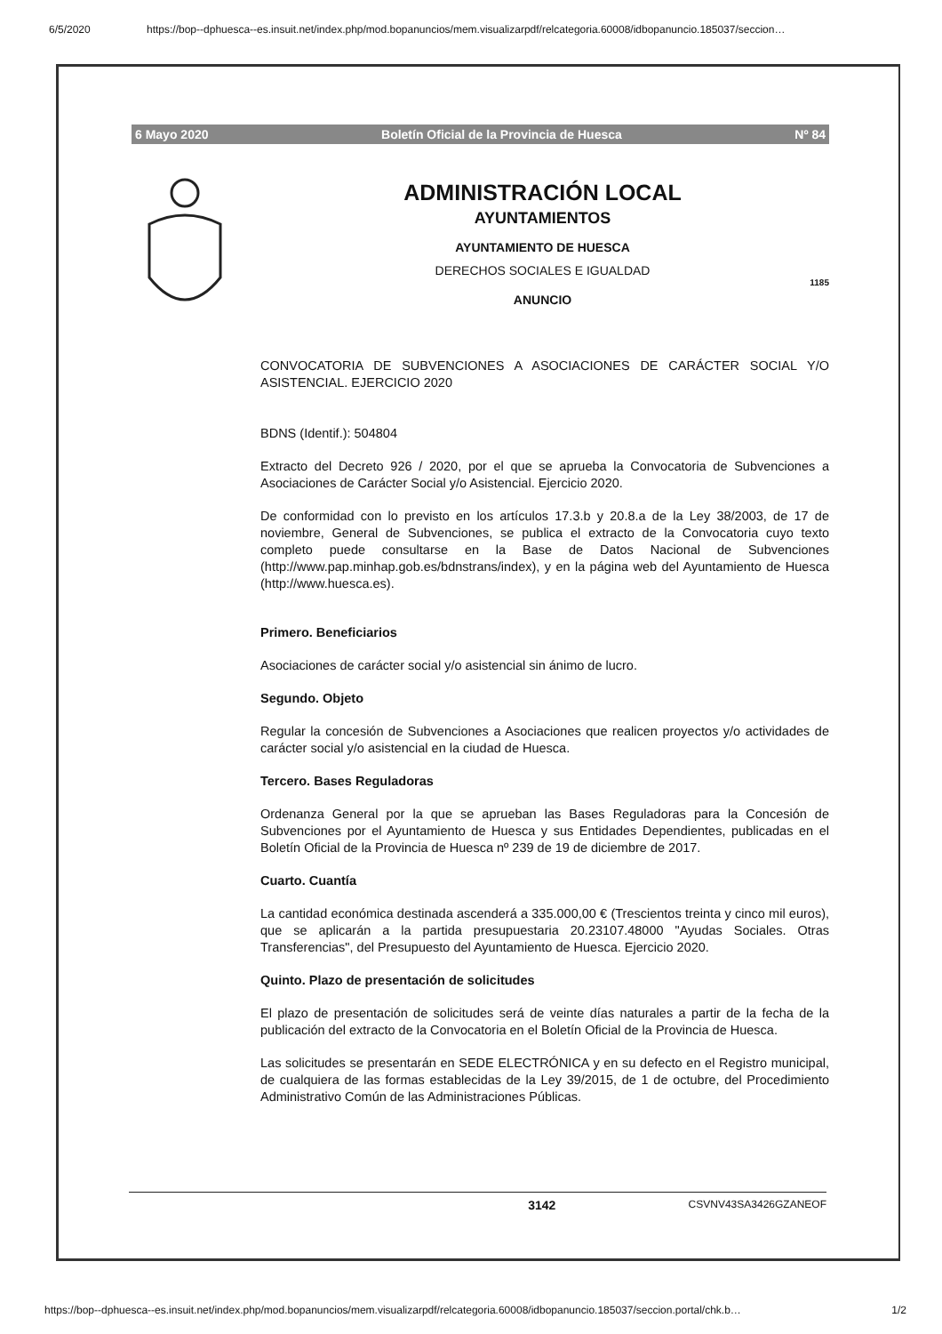6/5/2020 https://bop--dphuesca--es.insuit.net/index.php/mod.bopanuncios/mem.visualizarpdf/relcategoria.60008/idbopanuncio.185037/seccion…
6 Mayo 2020 Boletín Oficial de la Provincia de Huesca Nº 84
ADMINISTRACIÓN LOCAL
AYUNTAMIENTOS
AYUNTAMIENTO DE HUESCA
DERECHOS SOCIALES E IGUALDAD
1185
ANUNCIO
CONVOCATORIA DE SUBVENCIONES A ASOCIACIONES DE CARÁCTER SOCIAL Y/O ASISTENCIAL. EJERCICIO 2020
BDNS (Identif.): 504804
Extracto del Decreto 926 / 2020, por el que se aprueba la Convocatoria de Subvenciones a Asociaciones de Carácter Social y/o Asistencial. Ejercicio 2020.
De conformidad con lo previsto en los artículos 17.3.b y 20.8.a de la Ley 38/2003, de 17 de noviembre, General de Subvenciones, se publica el extracto de la Convocatoria cuyo texto completo puede consultarse en la Base de Datos Nacional de Subvenciones (http://www.pap.minhap.gob.es/bdnstrans/index), y en la página web del Ayuntamiento de Huesca (http://www.huesca.es).
Primero. Beneficiarios
Asociaciones de carácter social y/o asistencial sin ánimo de lucro.
Segundo. Objeto
Regular la concesión de Subvenciones a Asociaciones que realicen proyectos y/o actividades de carácter social y/o asistencial en la ciudad de Huesca.
Tercero. Bases Reguladoras
Ordenanza General por la que se aprueban las Bases Reguladoras para la Concesión de Subvenciones por el Ayuntamiento de Huesca y sus Entidades Dependientes, publicadas en el Boletín Oficial de la Provincia de Huesca nº 239 de 19 de diciembre de 2017.
Cuarto. Cuantía
La cantidad económica destinada ascenderá a 335.000,00 € (Trescientos treinta y cinco mil euros), que se aplicarán a la partida presupuestaria 20.23107.48000 "Ayudas Sociales. Otras Transferencias", del Presupuesto del Ayuntamiento de Huesca. Ejercicio 2020.
Quinto. Plazo de presentación de solicitudes
El plazo de presentación de solicitudes será de veinte días naturales a partir de la fecha de la publicación del extracto de la Convocatoria en el Boletín Oficial de la Provincia de Huesca.
Las solicitudes se presentarán en SEDE ELECTRÓNICA y en su defecto en el Registro municipal, de cualquiera de las formas establecidas de la Ley 39/2015, de 1 de octubre, del Procedimiento Administrativo Común de las Administraciones Públicas.
3142 CSVNV43SA3426GZANEOF
https://bop--dphuesca--es.insuit.net/index.php/mod.bopanuncios/mem.visualizarpdf/relcategoria.60008/idbopanuncio.185037/seccion.portal/chk.b… 1/2